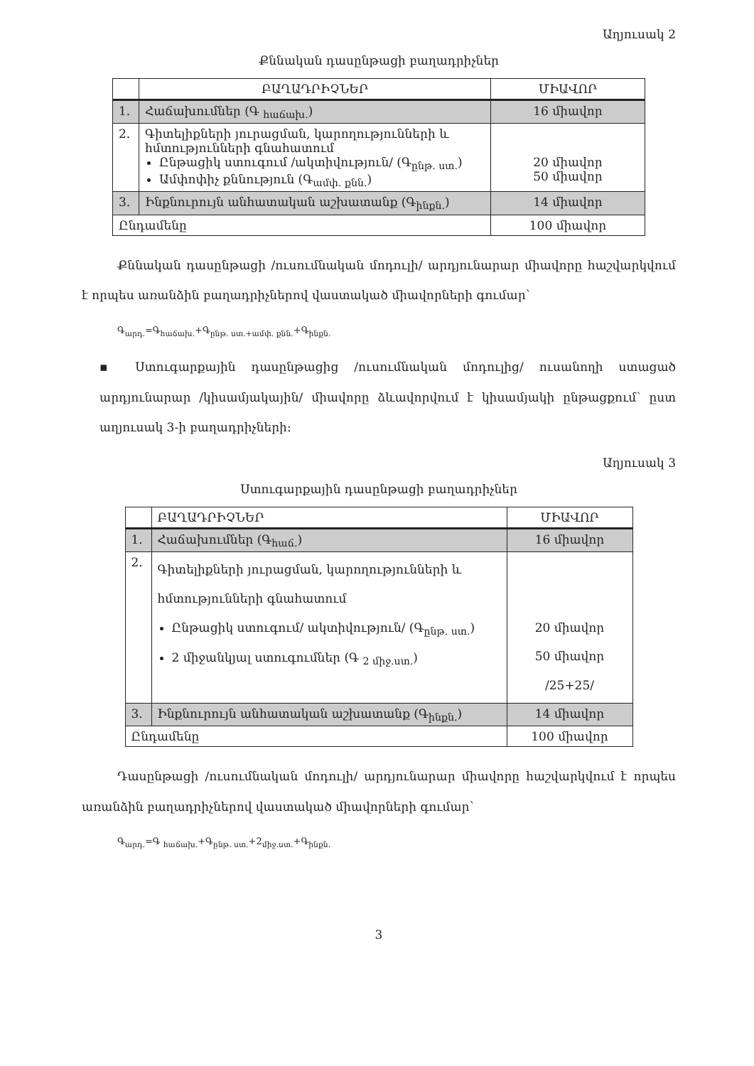Աղյուսակ 2
Քննական դասընթացի բաղադրիչներ
| | ԲԱՂԱԴՐԻՉՆԵՐ | ՄԻԱՎՈՐ |
| --- | --- | --- |
| 1. | Հաճախումներ (Գ <sub>հաճախ.</sub>) | 16 միավոր |
| 2. | Գիտելիքների յուրացման, կարողությունների և հմտությունների գնահատում Ընթացիկ ստուգում /ակտիվություն/ (Գ<sub>ընթ. ստ.</sub>) Ամփոփիչ քննություն (Գ<sub>ամփ. քնն.</sub>) | 20 միավոր 50 միավոր |
| 3. | Ինքնուրույն անհատական աշխատանք (Գ<sub>ինքն.</sub>) | 14 միավոր |
| Ընդամենը | | 100 միավոր |
Քննական դասընթացի /ուսումնական մոդուլի/ արդյունարար միավորը հաշվարկվում է որպես առանձին բաղադրիչներով վաստակած միավորների գումար՝
Գ<sub>արդ.</sub>=Գ<sub>հաճախ.</sub>+Գ<sub>ընթ. ստ.+ամփ. քնն.</sub>+Գ<sub>ինքն.</sub>
▪ Ստուգարքային դասընթացից /ուսումնական մոդուլից/ ուսանողի ստացած արդյունարար /կիսամյակային/ միավորը ձևավորվում է կիսամյակի ընթացքում՝ ըստ աղյուսակ 3-ի բաղադրիչների:
Աղյուսակ 3
Ստուգարքային դասընթացի բաղադրիչներ
| | ԲԱՂԱԴՐԻՉՆԵՐ | ՄԻԱՎՈՐ |
| --- | --- | --- |
| 1. | Հաճախումներ (Գ<sub>հաճ.</sub>) | 16 միավոր |
| 2. | Գիտելիքների յուրացման, կարողությունների և հմտությունների գնահատում Ընթացիկ ստուգում/ ակտիվություն/ (Գ<sub>ընթ. ստ.</sub>) 2 միջանկյալ ստուգումներ (Գ <sub>2 միջ.ստ.</sub>) | 20 միավոր 50 միավոր /25+25/ |
| 3. | Ինքնուրույն անհատական աշխատանք (Գ<sub>ինքն.</sub>) | 14 միավոր |
| Ընդամենը | | 100 միավոր |
Դասընթացի /ուսումնական մոդուլի/ արդյունարար միավորը հաշվարկվում է որպես առանձին բաղադրիչներով վաստակած միավորների գումար՝
Գ<sub>արդ.</sub>=Գ <sub>հաճախ.</sub>+Գ<sub>ընթ. ստ.</sub>+2<sub>միջ.ստ.</sub>+Գ<sub>ինքն.</sub>
3